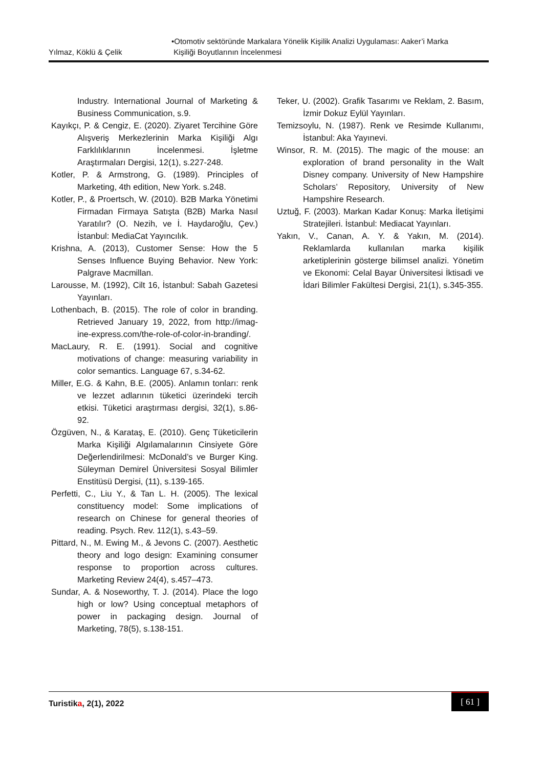Yılmaz, Köklü & Çelik •Otomotiv sektöründe Markalara Yönelik Kişilik Analizi Uygulaması: Aaker’i Marka
Kişiliği Boyutlarının İncelenmesi
Industry. International Journal of Marketing & Business Communication, s.9.
Kayıkçı, P. & Cengiz, E. (2020). Ziyaret Tercihine Göre Alışveriş Merkezlerinin Marka Kişiliği Algı Farklılıklarının İncelenmesi. İşletme Araştırmaları Dergisi, 12(1), s.227-248.
Kotler, P. & Armstrong, G. (1989). Principles of Marketing, 4th edition, New York. s.248.
Kotler, P., & Proertsch, W. (2010). B2B Marka Yönetimi Firmadan Firmaya Satışta (B2B) Marka Nasıl Yaratılır? (O. Nezih, ve İ. Haydaroğlu, Çev.) İstanbul: MediaCat Yayıncılık.
Krishna, A. (2013), Customer Sense: How the 5 Senses Influence Buying Behavior. New York: Palgrave Macmillan.
Larousse, M. (1992), Cilt 16, İstanbul: Sabah Gazetesi Yayınları.
Lothenbach, B. (2015). The role of color in branding. Retrieved January 19, 2022, from http://imag-ine-express.com/the-role-of-color-in-branding/.
MacLaury, R. E. (1991). Social and cognitive motivations of change: measuring variability in color semantics. Language 67, s.34-62.
Miller, E.G. & Kahn, B.E. (2005). Anlamın tonları: renk ve lezzet adlarının tüketici üzerindeki tercih etkisi. Tüketici araştırması dergisi, 32(1), s.86-92.
Özgüven, N., & Karataş, E. (2010). Genç Tüketicilerin Marka Kişiliği Algılamalarının Cinsiyete Göre Değerlendirilmesi: McDonald’s ve Burger King. Süleyman Demirel Üniversitesi Sosyal Bilimler Enstitüsü Dergisi, (11), s.139-165.
Perfetti, C., Liu Y., & Tan L. H. (2005). The lexical constituency model: Some implications of research on Chinese for general theories of reading. Psych. Rev. 112(1), s.43–59.
Pittard, N., M. Ewing M., & Jevons C. (2007). Aesthetic theory and logo design: Examining consumer response to proportion across cultures. Marketing Review 24(4), s.457–473.
Sundar, A. & Noseworthy, T. J. (2014). Place the logo high or low? Using conceptual metaphors of power in packaging design. Journal of Marketing, 78(5), s.138-151.
Teker, U. (2002). Grafik Tasarımı ve Reklam, 2. Basım, İzmir Dokuz Eylül Yayınları.
Temizsoylu, N. (1987). Renk ve Resimde Kullanımı, İstanbul: Aka Yayınevi.
Winsor, R. M. (2015). The magic of the mouse: an exploration of brand personality in the Walt Disney company. University of New Hampshire Scholars’ Repository, University of New Hampshire Research.
Uztuğ, F. (2003). Markan Kadar Konuş: Marka İletişimi Stratejileri. İstanbul: Mediacat Yayınları.
Yakın, V., Canan, A. Y. & Yakın, M. (2014). Reklamlarda kullanılan marka kişilik arketiplerinin gösterge bilimsel analizi. Yönetim ve Ekonomi: Celal Bayar Üniversitesi İktisadi ve İdari Bilimler Fakültesi Dergisi, 21(1), s.345-355.
Turistika, 2(1), 2022
[ 61 ]